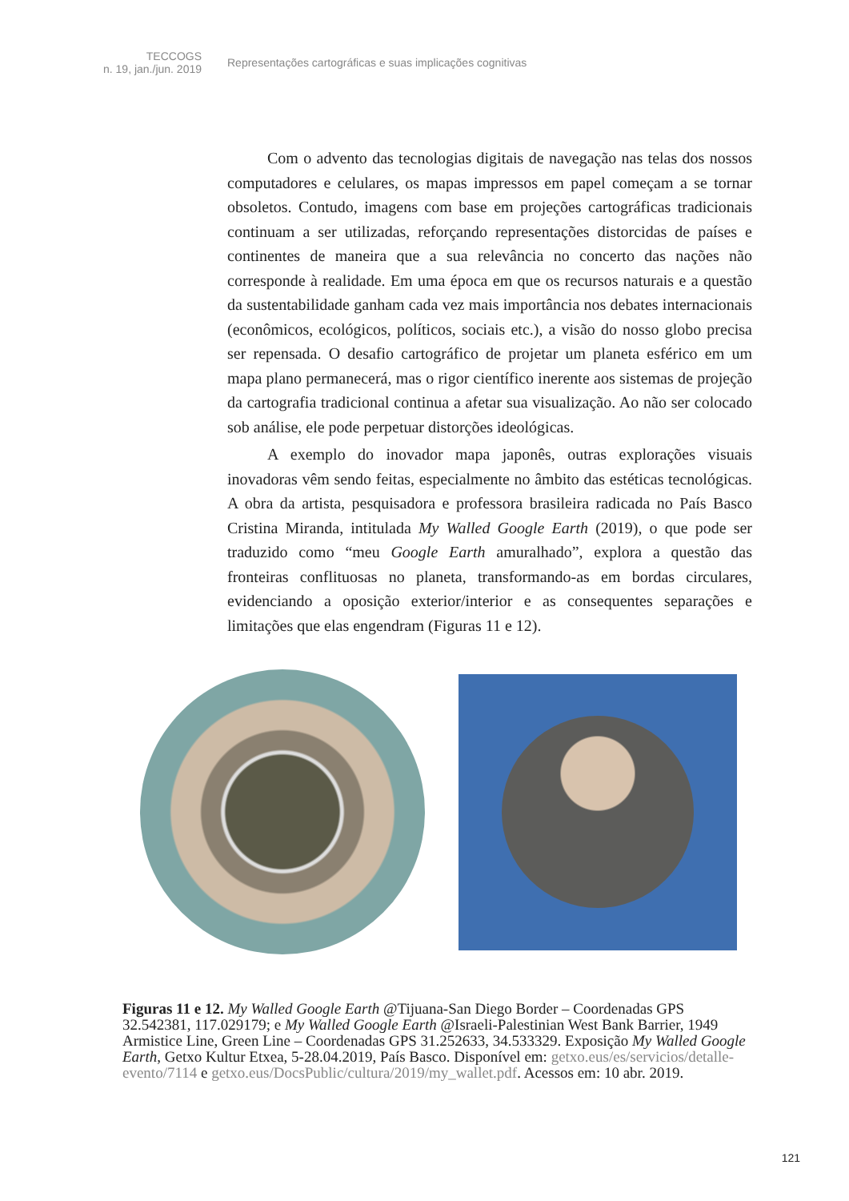TECCOGS
n. 19, jan./jun. 2019
Representações cartográficas e suas implicações cognitivas
Com o advento das tecnologias digitais de navegação nas telas dos nossos computadores e celulares, os mapas impressos em papel começam a se tornar obsoletos. Contudo, imagens com base em projeções cartográficas tradicionais continuam a ser utilizadas, reforçando representações distorcidas de países e continentes de maneira que a sua relevância no concerto das nações não corresponde à realidade. Em uma época em que os recursos naturais e a questão da sustentabilidade ganham cada vez mais importância nos debates internacionais (econômicos, ecológicos, políticos, sociais etc.), a visão do nosso globo precisa ser repensada. O desafio cartográfico de projetar um planeta esférico em um mapa plano permanecerá, mas o rigor científico inerente aos sistemas de projeção da cartografia tradicional continua a afetar sua visualização. Ao não ser colocado sob análise, ele pode perpetuar distorções ideológicas.
A exemplo do inovador mapa japonês, outras explorações visuais inovadoras vêm sendo feitas, especialmente no âmbito das estéticas tecnológicas. A obra da artista, pesquisadora e professora brasileira radicada no País Basco Cristina Miranda, intitulada My Walled Google Earth (2019), o que pode ser traduzido como “meu Google Earth amuralhado”, explora a questão das fronteiras conflituosas no planeta, transformando-as em bordas circulares, evidenciando a oposição exterior/interior e as consequentes separações e limitações que elas engendram (Figuras 11 e 12).
Figuras 11 e 12. My Walled Google Earth @Tijuana-San Diego Border – Coordenadas GPS 32.542381, 117.029179; e My Walled Google Earth @Israeli-Palestinian West Bank Barrier, 1949 Armistice Line, Green Line – Coordenadas GPS 31.252633, 34.533329. Exposição My Walled Google Earth, Getxo Kultur Etxea, 5-28.04.2019, País Basco. Disponível em: getxo.eus/es/servicios/detalle-evento/7114 e getxo.eus/DocsPublic/cultura/2019/my_wallet.pdf. Acessos em: 10 abr. 2019.
121